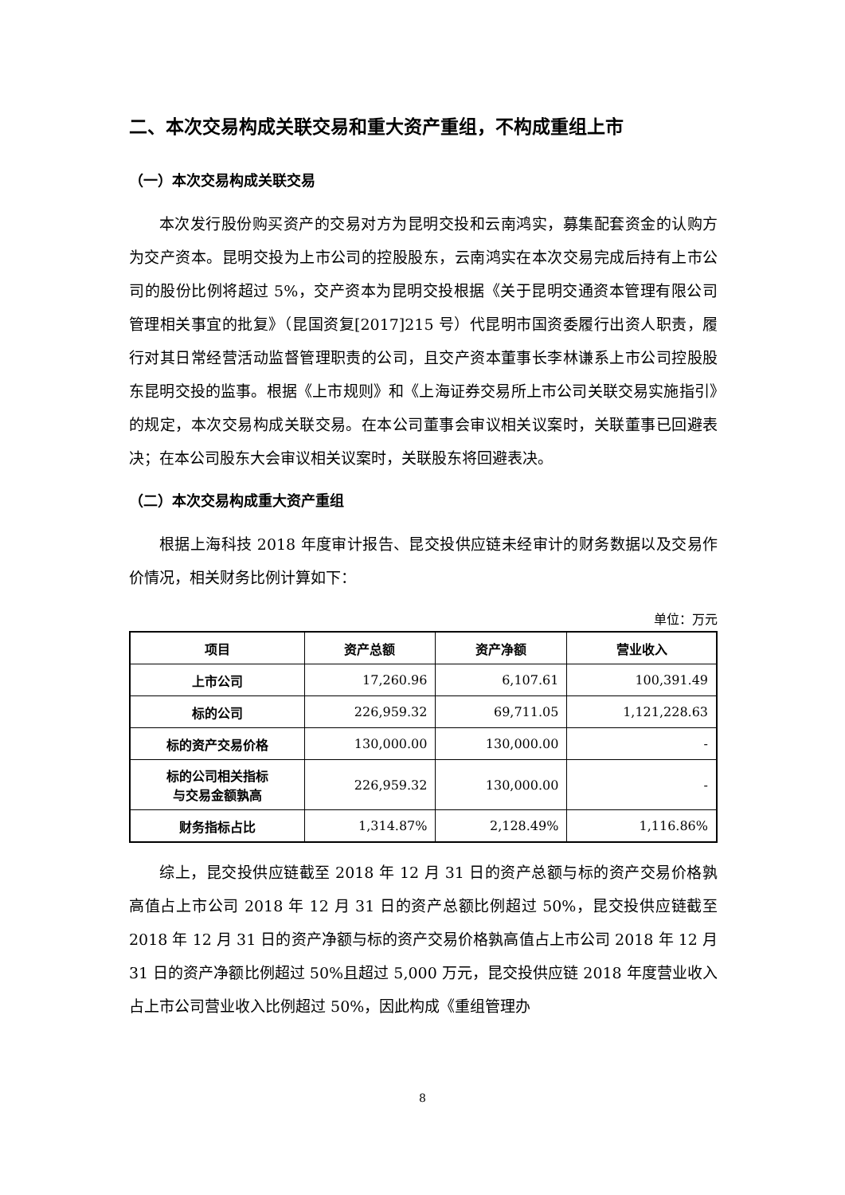二、本次交易构成关联交易和重大资产重组，不构成重组上市
（一）本次交易构成关联交易
本次发行股份购买资产的交易对方为昆明交投和云南鸿实，募集配套资金的认购方为交产资本。昆明交投为上市公司的控股股东，云南鸿实在本次交易完成后持有上市公司的股份比例将超过 5%，交产资本为昆明交投根据《关于昆明交通资本管理有限公司管理相关事宜的批复》（昆国资复[2017]215 号）代昆明市国资委履行出资人职责，履行对其日常经营活动监督管理职责的公司，且交产资本董事长李林谦系上市公司控股股东昆明交投的监事。根据《上市规则》和《上海证券交易所上市公司关联交易实施指引》的规定，本次交易构成关联交易。在本公司董事会审议相关议案时，关联董事已回避表决；在本公司股东大会审议相关议案时，关联股东将回避表决。
（二）本次交易构成重大资产重组
根据上海科技 2018 年度审计报告、昆交投供应链未经审计的财务数据以及交易作价情况，相关财务比例计算如下：
单位：万元
| 项目 | 资产总额 | 资产净额 | 营业收入 |
| --- | --- | --- | --- |
| 上市公司 | 17,260.96 | 6,107.61 | 100,391.49 |
| 标的公司 | 226,959.32 | 69,711.05 | 1,121,228.63 |
| 标的资产交易价格 | 130,000.00 | 130,000.00 | - |
| 标的公司相关指标 与交易金额孰高 | 226,959.32 | 130,000.00 | - |
| 财务指标占比 | 1,314.87% | 2,128.49% | 1,116.86% |
综上，昆交投供应链截至 2018 年 12 月 31 日的资产总额与标的资产交易价格孰高值占上市公司 2018 年 12 月 31 日的资产总额比例超过 50%，昆交投供应链截至 2018 年 12 月 31 日的资产净额与标的资产交易价格孰高值占上市公司 2018 年 12 月 31 日的资产净额比例超过 50%且超过 5,000 万元，昆交投供应链 2018 年度营业收入占上市公司营业收入比例超过 50%，因此构成《重组管理办
8